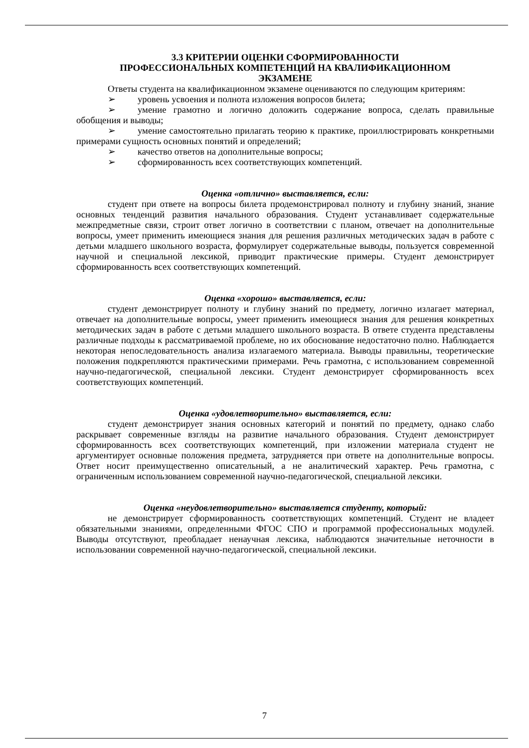3.3 КРИТЕРИИ ОЦЕНКИ СФОРМИРОВАННОСТИ
ПРОФЕССИОНАЛЬНЫХ КОМПЕТЕНЦИЙ НА КВАЛИФИКАЦИОННОМ
ЭКЗАМЕНЕ
Ответы студента на квалификационном экзамене оцениваются по следующим критериям:
➢ уровень усвоения и полнота изложения вопросов билета;
➢ умение грамотно и логично доложить содержание вопроса, сделать правильные обобщения и выводы;
➢ умение самостоятельно прилагать теорию к практике, проиллюстрировать конкретными примерами сущность основных понятий и определений;
➢ качество ответов на дополнительные вопросы;
➢ сформированность всех соответствующих компетенций.
Оценка «отлично» выставляется, если:
студент при ответе на вопросы билета продемонстрировал полноту и глубину знаний, знание основных тенденций развития начального образования. Студент устанавливает содержательные межпредметные связи, строит ответ логично в соответствии с планом, отвечает на дополнительные вопросы, умеет применить имеющиеся знания для решения различных методических задач в работе с детьми младшего школьного возраста, формулирует содержательные выводы, пользуется современной научной и специальной лексикой, приводит практические примеры. Студент демонстрирует сформированность всех соответствующих компетенций.
Оценка «хорошо» выставляется, если:
студент демонстрирует полноту и глубину знаний по предмету, логично излагает материал, отвечает на дополнительные вопросы, умеет применить имеющиеся знания для решения конкретных методических задач в работе с детьми младшего школьного возраста. В ответе студента представлены различные подходы к рассматриваемой проблеме, но их обоснование недостаточно полно. Наблюдается некоторая непоследовательность анализа излагаемого материала. Выводы правильны, теоретические положения подкрепляются практическими примерами. Речь грамотна, с использованием современной научно-педагогической, специальной лексики. Студент демонстрирует сформированность всех соответствующих компетенций.
Оценка «удовлетворительно» выставляется, если:
студент демонстрирует знания основных категорий и понятий по предмету, однако слабо раскрывает современные взгляды на развитие начального образования. Студент демонстрирует сформированность всех соответствующих компетенций, при изложении материала студент не аргументирует основные положения предмета, затрудняется при ответе на дополнительные вопросы. Ответ носит преимущественно описательный, а не аналитический характер. Речь грамотна, с ограниченным использованием современной научно-педагогической, специальной лексики.
Оценка «неудовлетворительно» выставляется студенту, который:
не демонстрирует сформированность соответствующих компетенций. Студент не владеет обязательными знаниями, определенными ФГОС СПО и программой профессиональных модулей. Выводы отсутствуют, преобладает ненаучная лексика, наблюдаются значительные неточности в использовании современной научно-педагогической, специальной лексики.
7